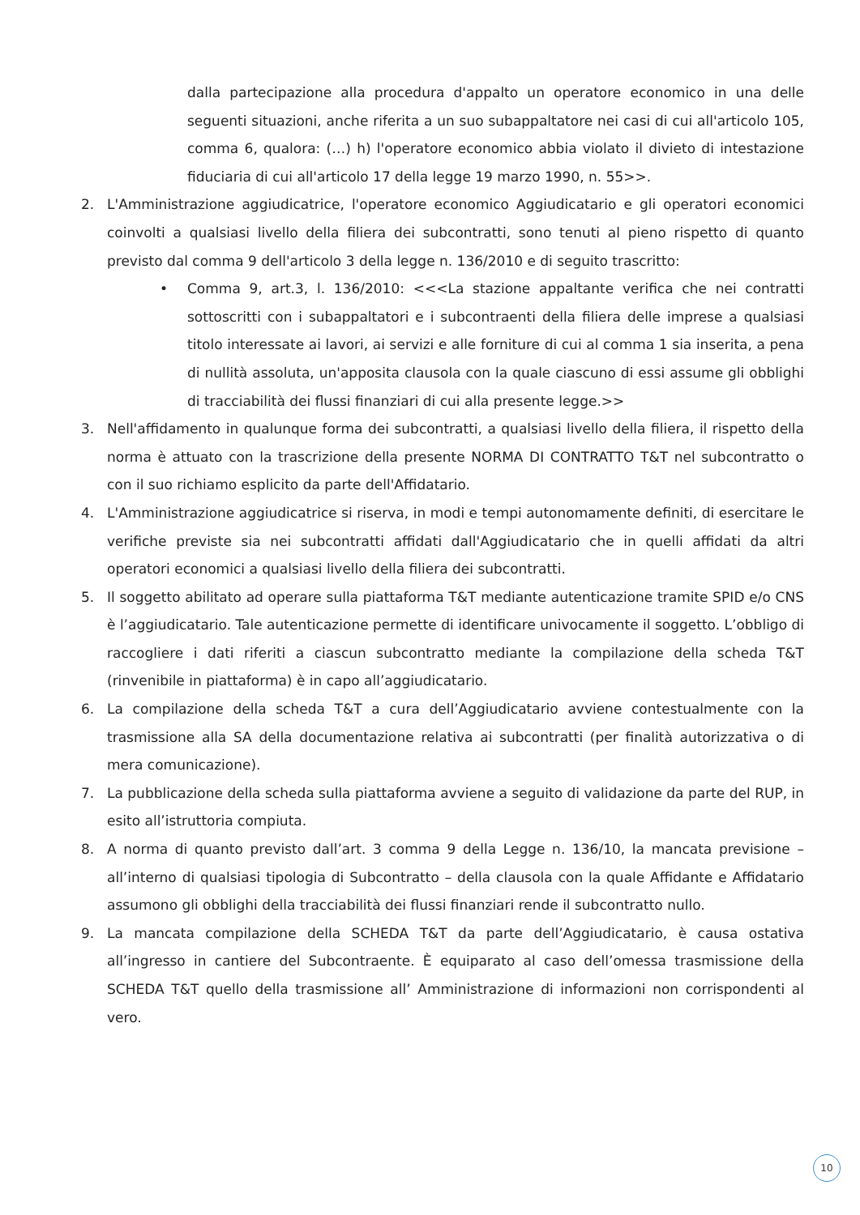dalla partecipazione alla procedura d'appalto un operatore economico in una delle seguenti situazioni, anche riferita a un suo subappaltatore nei casi di cui all'articolo 105, comma 6, qualora: (…) h) l'operatore economico abbia violato il divieto di intestazione fiduciaria di cui all'articolo 17 della legge 19 marzo 1990, n. 55>>.
2. L'Amministrazione aggiudicatrice, l'operatore economico Aggiudicatario e gli operatori economici coinvolti a qualsiasi livello della filiera dei subcontratti, sono tenuti al pieno rispetto di quanto previsto dal comma 9 dell'articolo 3 della legge n. 136/2010 e di seguito trascritto:
• Comma 9, art.3, l. 136/2010: <<<La stazione appaltante verifica che nei contratti sottoscritti con i subappaltatori e i subcontraenti della filiera delle imprese a qualsiasi titolo interessate ai lavori, ai servizi e alle forniture di cui al comma 1 sia inserita, a pena di nullità assoluta, un'apposita clausola con la quale ciascuno di essi assume gli obblighi di tracciabilità dei flussi finanziari di cui alla presente legge.>>
3. Nell'affidamento in qualunque forma dei subcontratti, a qualsiasi livello della filiera, il rispetto della norma è attuato con la trascrizione della presente NORMA DI CONTRATTO T&T nel subcontratto o con il suo richiamo esplicito da parte dell'Affidatario.
4. L'Amministrazione aggiudicatrice si riserva, in modi e tempi autonomamente definiti, di esercitare le verifiche previste sia nei subcontratti affidati dall'Aggiudicatario che in quelli affidati da altri operatori economici a qualsiasi livello della filiera dei subcontratti.
5. Il soggetto abilitato ad operare sulla piattaforma T&T mediante autenticazione tramite SPID e/o CNS è l’aggiudicatario. Tale autenticazione permette di identificare univocamente il soggetto. L’obbligo di raccogliere i dati riferiti a ciascun subcontratto mediante la compilazione della scheda T&T (rinvenibile in piattaforma) è in capo all’aggiudicatario.
6. La compilazione della scheda T&T a cura dell’Aggiudicatario avviene contestualmente con la trasmissione alla SA della documentazione relativa ai subcontratti (per finalità autorizzativa o di mera comunicazione).
7. La pubblicazione della scheda sulla piattaforma avviene a seguito di validazione da parte del RUP, in esito all’istruttoria compiuta.
8. A norma di quanto previsto dall’art. 3 comma 9 della Legge n. 136/10, la mancata previsione – all’interno di qualsiasi tipologia di Subcontratto – della clausola con la quale Affidante e Affidatario assumono gli obblighi della tracciabilità dei flussi finanziari rende il subcontratto nullo.
9. La mancata compilazione della SCHEDA T&T da parte dell’Aggiudicatario, è causa ostativa all’ingresso in cantiere del Subcontraente. È equiparato al caso dell’omessa trasmissione della SCHEDA T&T quello della trasmissione all’ Amministrazione di informazioni non corrispondenti al vero.
10